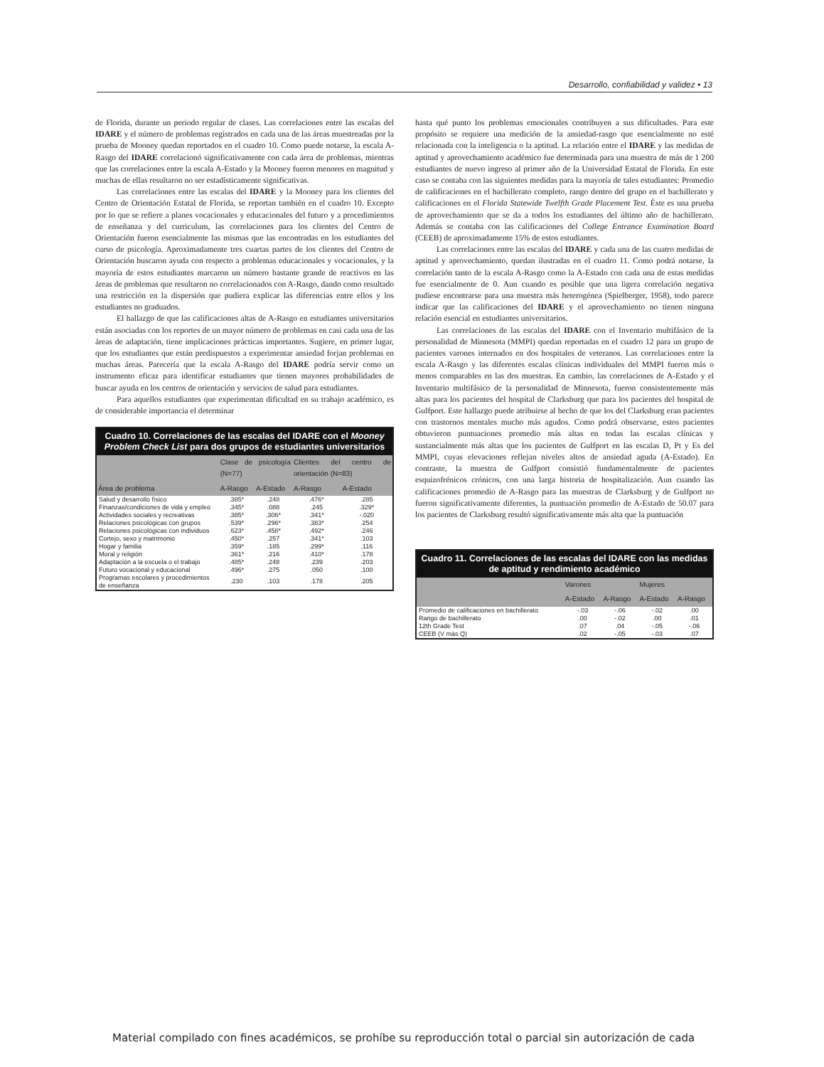Desarrollo, confiabilidad y validez • 13
de Florida, durante un periodo regular de clases. Las correlaciones entre las escalas del IDARE y el número de problemas registrados en cada una de las áreas muestreadas por la prueba de Mooney quedan reportados en el cuadro 10. Como puede notarse, la escala A-Rasgo del IDARE correlacionó significativamente con cada área de problemas, mientras que las correlaciones entre la escala A-Estado y la Mooney fueron menores en magnitud y muchas de ellas resultaron no ser estadísticamente significativas.
Las correlaciones entre las escalas del IDARE y la Mooney para los clientes del Centro de Orientación Estatal de Florida, se reportan también en el cuadro 10. Excepto por lo que se refiere a planes vocacionales y educacionales del futuro y a procedimientos de enseñanza y del curriculum, las correlaciones para los clientes del Centro de Orientación fueron esencialmente las mismas que las encontradas en los estudiantes del curso de psicología. Aproximadamente tres cuartas partes de los clientes del Centro de Orientación buscaron ayuda con respecto a problemas educacionales y vocacionales, y la mayoría de estos estudiantes marcaron un número bastante grande de reactivos en las áreas de problemas que resultaron no correlacionados con A-Rasgo, dando como resultado una restricción en la dispersión que pudiera explicar las diferencias entre ellos y los estudiantes no graduados.
El hallazgo de que las calificaciones altas de A-Rasgo en estudiantes universitarios están asociadas con los reportes de un mayor número de problemas en casi cada una de las áreas de adaptación, tiene implicaciones prácticas importantes. Sugiere, en primer lugar, que los estudiantes que están predispuestos a experimentar ansiedad forjan problemas en muchas áreas. Parecería que la escala A-Rasgo del IDARE podría servir como un instrumento eficaz para identificar estudiantes que tienen mayores probabilidades de buscar ayuda en los centros de orientación y servicios de salud para estudiantes.
Para aquellos estudiantes que experimentan dificultad en su trabajo académico, es de considerable importancia el determinar
Cuadro 10. Correlaciones de las escalas del IDARE con el Mooney Problem Check List para dos grupos de estudiantes universitarios
| | Clase de psicología (N=77) | | Clientes del centro de orientación (N=83) | |
| --- | --- | --- | --- | --- |
| Área de problema | A-Rasgo | A-Estado | A-Rasgo | A-Estado |
| Salud y desarrollo físico | .385* | .248 | .476* | .285 |
| Finanzas/condiciones de vida y empleo | .345* | .088 | .245 | .329* |
| Actividades sociales y recreativas | .385* | .306* | .341* | -.020 |
| Relaciones psicológicas con grupos | .539* | .296* | .383* | .254 |
| Relaciones psicológicas con individuos | .623* | .458* | .492* | .246 |
| Cortejo, sexo y matrimonio | .450* | .257 | .341* | .103 |
| Hogar y familia | .359* | .185 | .299* | .116 |
| Moral y religión | .361* | .216 | .410* | .178 |
| Adaptación a la escuela o el trabajo | .485* | .248 | .239 | .203 |
| Futuro vocacional y educacional | .496* | .275 | .050 | .100 |
| Programas escolares y procedimientos de enseñanza | .230 | .103 | .178 | .205 |
hasta qué punto los problemas emocionales contribuyen a sus dificultades. Para este propósito se requiere una medición de la ansiedad-rasgo que esencialmente no esté relacionada con la inteligencia o la aptitud. La relación entre el IDARE y las medidas de aptitud y aprovechamiento académico fue determinada para una muestra de más de 1 200 estudiantes de nuevo ingreso al primer año de la Universidad Estatal de Florida. En este caso se contaba con las siguientes medidas para la mayoría de tales estudiantes: Promedio de calificaciones en el bachillerato completo, rango dentro del grupo en el bachillerato y calificaciones en el Florida Statewide Twelfth Grade Placement Test. Éste es una prueba de aprovechamiento que se da a todos los estudiantes del último año de bachillerato. Además se contaba con las calificaciones del College Entrance Examination Board (CEEB) de aproximadamente 15% de estos estudiantes.
Las correlaciones entre las escalas del IDARE y cada una de las cuatro medidas de aptitud y aprovechamiento, quedan ilustradas en el cuadro 11. Como podrá notarse, la correlación tanto de la escala A-Rasgo como la A-Estado con cada una de estas medidas fue esencialmente de 0. Aun cuando es posible que una ligera correlación negativa pudiese encontrarse para una muestra más heterogénea (Spielberger, 1958), todo parece indicar que las calificaciones del IDARE y el aprovechamiento no tienen ninguna relación esencial en estudiantes universitarios.
Las correlaciones de las escalas del IDARE con el Inventario multifásico de la personalidad de Minnesota (MMPI) quedan reportadas en el cuadro 12 para un grupo de pacientes varones internados en dos hospitales de veteranos. Las correlaciones entre la escala A-Rasgo y las diferentes escalas clínicas individuales del MMPI fueron más o menos comparables en las dos muestras. En cambio, las correlaciones de A-Estado y el Inventario multifásico de la personalidad de Minnesota, fueron consistentemente más altas para los pacientes del hospital de Clarksburg que para los pacientes del hospital de Gulfport. Este hallazgo puede atribuirse al hecho de que los del Clarksburg eran pacientes con trastornos mentales mucho más agudos. Como podrá observarse, estos pacientes obtuvieron puntuaciones promedio más altas en todas las escalas clínicas y sustancialmente más altas que los pacientes de Gulfport en las escalas D, Pt y Es del MMPI, cuyas elevaciones reflejan niveles altos de ansiedad aguda (A-Estado). En contraste, la muestra de Gulfport consistió fundamentalmente de pacientes esquizofrénicos crónicos, con una larga historia de hospitalización. Aun cuando las calificaciones promedio de A-Rasgo para las muestras de Clarksburg y de Gulfport no fueron significativamente diferentes, la puntuación promedio de A-Estado de 50.07 para los pacientes de Clarksburg resultó significativamente más alta que la puntuación
Cuadro 11. Correlaciones de las escalas del IDARE con las medidas de aptitud y rendimiento académico
| | Varones | | Mujeres | |
| --- | --- | --- | --- | --- |
| | A-Estado | A-Rasgo | A-Estado | A-Rasgo |
| Promedio de calificaciones en bachillerato | -.03 | -.06 | -.02 | .00 |
| Rango de bachillerato | .00 | -.02 | .00 | .01 |
| 12th Grade Test | .07 | .04 | -.05 | -.06 |
| CEEB (V más Q) | .02 | -.05 | -.03 | .07 |
Material compilado con fines académicos, se prohíbe su reproducción total o parcial sin autorización de cada